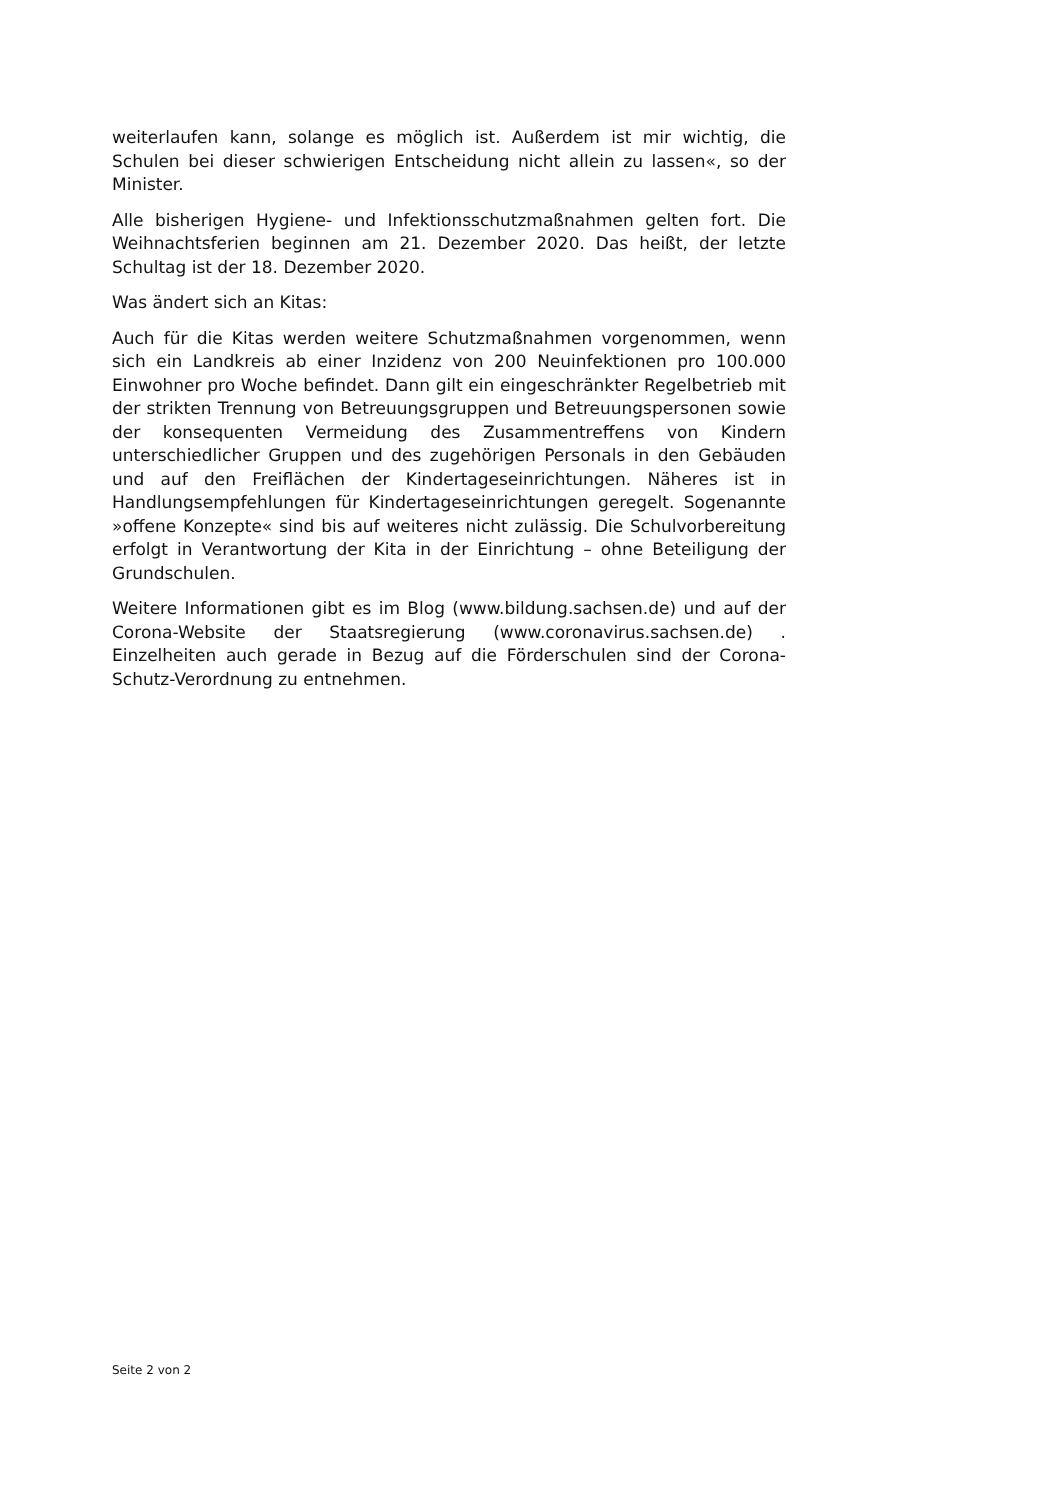weiterlaufen kann, solange es möglich ist. Außerdem ist mir wichtig, die Schulen bei dieser schwierigen Entscheidung nicht allein zu lassen«, so der Minister.
Alle bisherigen Hygiene- und Infektionsschutzmaßnahmen gelten fort. Die Weihnachtsferien beginnen am 21. Dezember 2020. Das heißt, der letzte Schultag ist der 18. Dezember 2020.
Was ändert sich an Kitas:
Auch für die Kitas werden weitere Schutzmaßnahmen vorgenommen, wenn sich ein Landkreis ab einer Inzidenz von 200 Neuinfektionen pro 100.000 Einwohner pro Woche befindet. Dann gilt ein eingeschränkter Regelbetrieb mit der strikten Trennung von Betreuungsgruppen und Betreuungspersonen sowie der konsequenten Vermeidung des Zusammentreffens von Kindern unterschiedlicher Gruppen und des zugehörigen Personals in den Gebäuden und auf den Freiflächen der Kindertageseinrichtungen. Näheres ist in Handlungsempfehlungen für Kindertageseinrichtungen geregelt. Sogenannte »offene Konzepte« sind bis auf weiteres nicht zulässig. Die Schulvorbereitung erfolgt in Verantwortung der Kita in der Einrichtung – ohne Beteiligung der Grundschulen.
Weitere Informationen gibt es im Blog (www.bildung.sachsen.de) und auf der Corona-Website der Staatsregierung (www.coronavirus.sachsen.de) . Einzelheiten auch gerade in Bezug auf die Förderschulen sind der Corona-Schutz-Verordnung zu entnehmen.
Seite 2 von 2